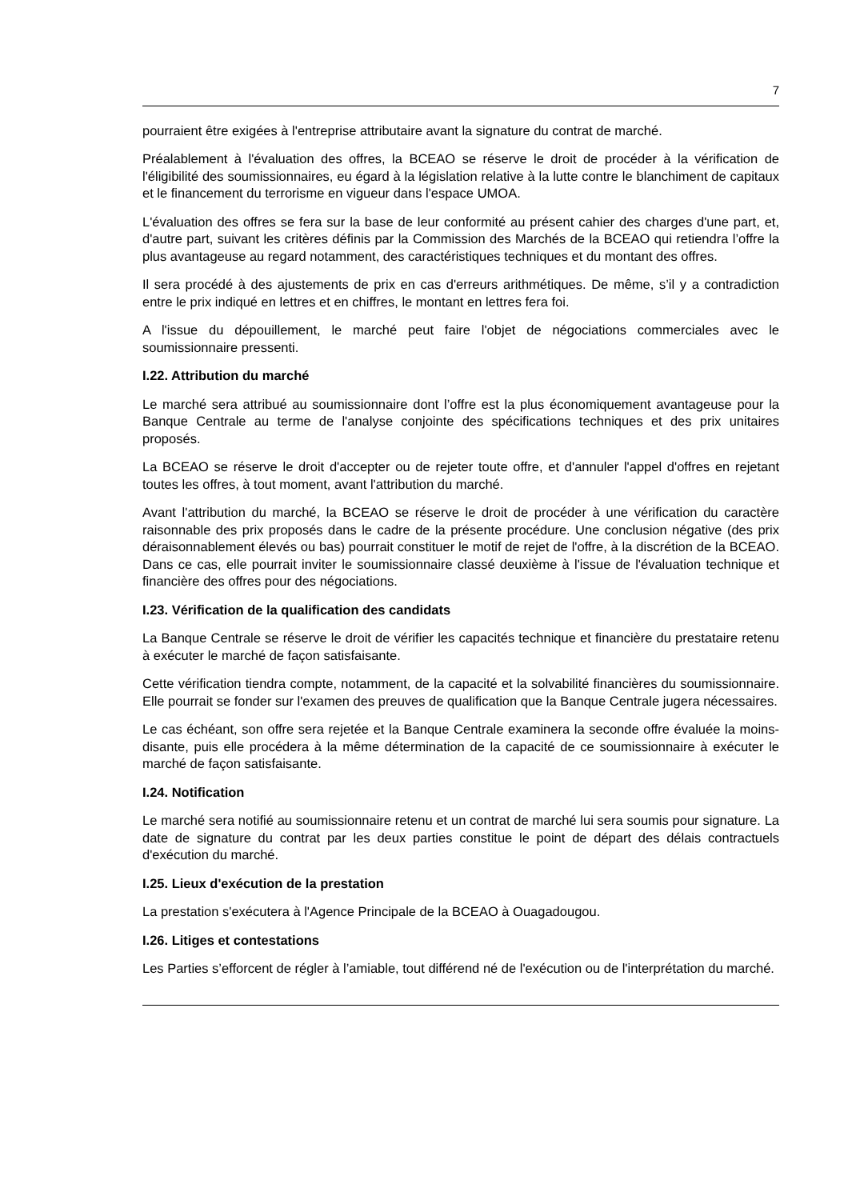7
pourraient être exigées à l'entreprise attributaire avant la signature du contrat de marché.
Préalablement à l'évaluation des offres, la BCEAO se réserve le droit de procéder à la vérification de l'éligibilité des soumissionnaires, eu égard à la législation relative à la lutte contre le blanchiment de capitaux et le financement du terrorisme en vigueur dans l'espace UMOA.
L'évaluation des offres se fera sur la base de leur conformité au présent cahier des charges d'une part, et, d'autre part, suivant les critères définis par la Commission des Marchés de la BCEAO qui retiendra l’offre la plus avantageuse au regard notamment, des caractéristiques techniques et du montant des offres.
Il sera procédé à des ajustements de prix en cas d'erreurs arithmétiques. De même, s’il y a contradiction entre le prix indiqué en lettres et en chiffres, le montant en lettres fera foi.
A l'issue du dépouillement, le marché peut faire l'objet de négociations commerciales avec le soumissionnaire pressenti.
I.22. Attribution du marché
Le marché sera attribué au soumissionnaire dont l’offre est la plus économiquement avantageuse pour la Banque Centrale au terme de l'analyse conjointe des spécifications techniques et des prix unitaires proposés.
La BCEAO se réserve le droit d'accepter ou de rejeter toute offre, et d'annuler l'appel d'offres en rejetant toutes les offres, à tout moment, avant l'attribution du marché.
Avant l'attribution du marché, la BCEAO se réserve le droit de procéder à une vérification du caractère raisonnable des prix proposés dans le cadre de la présente procédure. Une conclusion négative (des prix déraisonnablement élevés ou bas) pourrait constituer le motif de rejet de l'offre, à la discrétion de la BCEAO. Dans ce cas, elle pourrait inviter le soumissionnaire classé deuxième à l'issue de l'évaluation technique et financière des offres pour des négociations.
I.23. Vérification de la qualification des candidats
La Banque Centrale se réserve le droit de vérifier les capacités technique et financière du prestataire retenu à exécuter le marché de façon satisfaisante.
Cette vérification tiendra compte, notamment, de la capacité et la solvabilité financières du soumissionnaire. Elle pourrait se fonder sur l'examen des preuves de qualification que la Banque Centrale jugera nécessaires.
Le cas échéant, son offre sera rejetée et la Banque Centrale examinera la seconde offre évaluée la moins-disante, puis elle procédera à la même détermination de la capacité de ce soumissionnaire à exécuter le marché de façon satisfaisante.
I.24. Notification
Le marché sera notifié au soumissionnaire retenu et un contrat de marché lui sera soumis pour signature. La date de signature du contrat par les deux parties constitue le point de départ des délais contractuels d'exécution du marché.
I.25. Lieux d'exécution de la prestation
La prestation s'exécutera à l'Agence Principale de la BCEAO à Ouagadougou.
I.26. Litiges et contestations
Les Parties s’efforcent de régler à l’amiable, tout différend né de l'exécution ou de l'interprétation du marché.